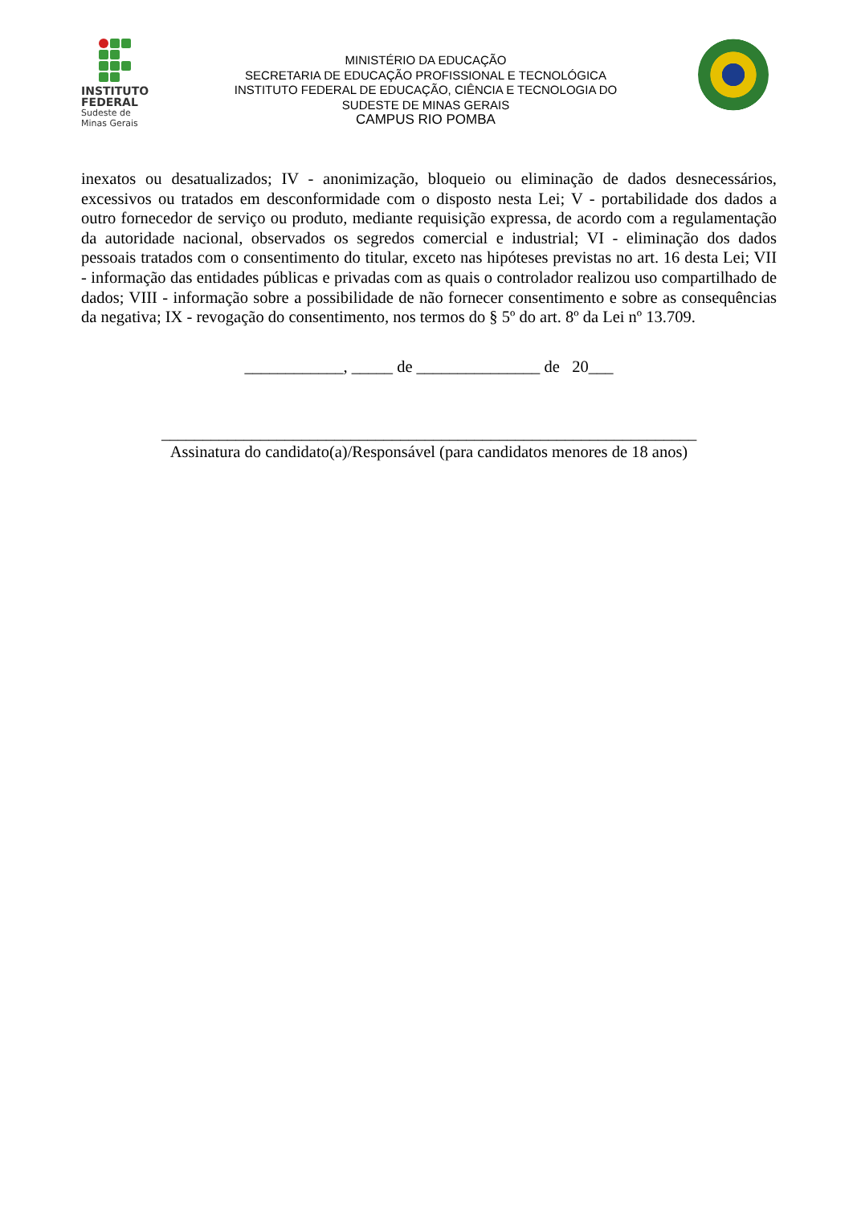INSTITUTO
FEDERAL
Sudeste de
Minas Gerais
MINISTÉRIO DA EDUCAÇÃO
SECRETARIA DE EDUCAÇÃO PROFISSIONAL E TECNOLÓGICA
INSTITUTO FEDERAL DE EDUCAÇÃO, CIÊNCIA E TECNOLOGIA DO
SUDESTE DE MINAS GERAIS
CAMPUS RIO POMBA
inexatos ou desatualizados; IV - anonimização, bloqueio ou eliminação de dados desnecessários, excessivos ou tratados em desconformidade com o disposto nesta Lei; V - portabilidade dos dados a outro fornecedor de serviço ou produto, mediante requisição expressa, de acordo com a regulamentação da autoridade nacional, observados os segredos comercial e industrial; VI - eliminação dos dados pessoais tratados com o consentimento do titular, exceto nas hipóteses previstas no art. 16 desta Lei; VII - informação das entidades públicas e privadas com as quais o controlador realizou uso compartilhado de dados; VIII - informação sobre a possibilidade de não fornecer consentimento e sobre as consequências da negativa; IX - revogação do consentimento, nos termos do § 5º do art. 8º da Lei nº 13.709.
____________, _____ de _______________ de 20___
_________________________________________________________________
Assinatura do candidato(a)/Responsável (para candidatos menores de 18 anos)